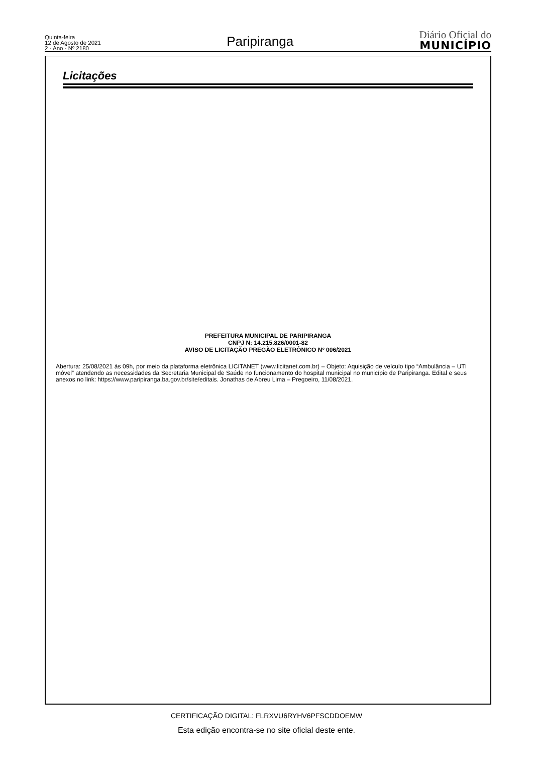Quinta-feira
12 de Agosto de 2021
2 - Ano - Nº 2180
Paripiranga
Diário Oficial do
MUNICÍPIO
Licitações
PREFEITURA MUNICIPAL DE PARIPIRANGA
CNPJ N: 14.215.826/0001-82
AVISO DE LICITAÇÃO PREGÃO ELETRÔNICO Nº 006/2021
Abertura: 25/08/2021 às 09h, por meio da plataforma eletrônica LICITANET (www.licitanet.com.br) – Objeto: Aquisição de veículo tipo “Ambulância – UTI móvel” atendendo as necessidades da Secretaria Municipal de Saúde no funcionamento do hospital municipal no município de Paripiranga. Edital e seus anexos no link: https://www.paripiranga.ba.gov.br/site/editais. Jonathas de Abreu Lima – Pregoeiro, 11/08/2021.
CERTIFICAÇÃO DIGITAL: FLRXVU6RYHV6PFSCDDOEMW
Esta edição encontra-se no site oficial deste ente.